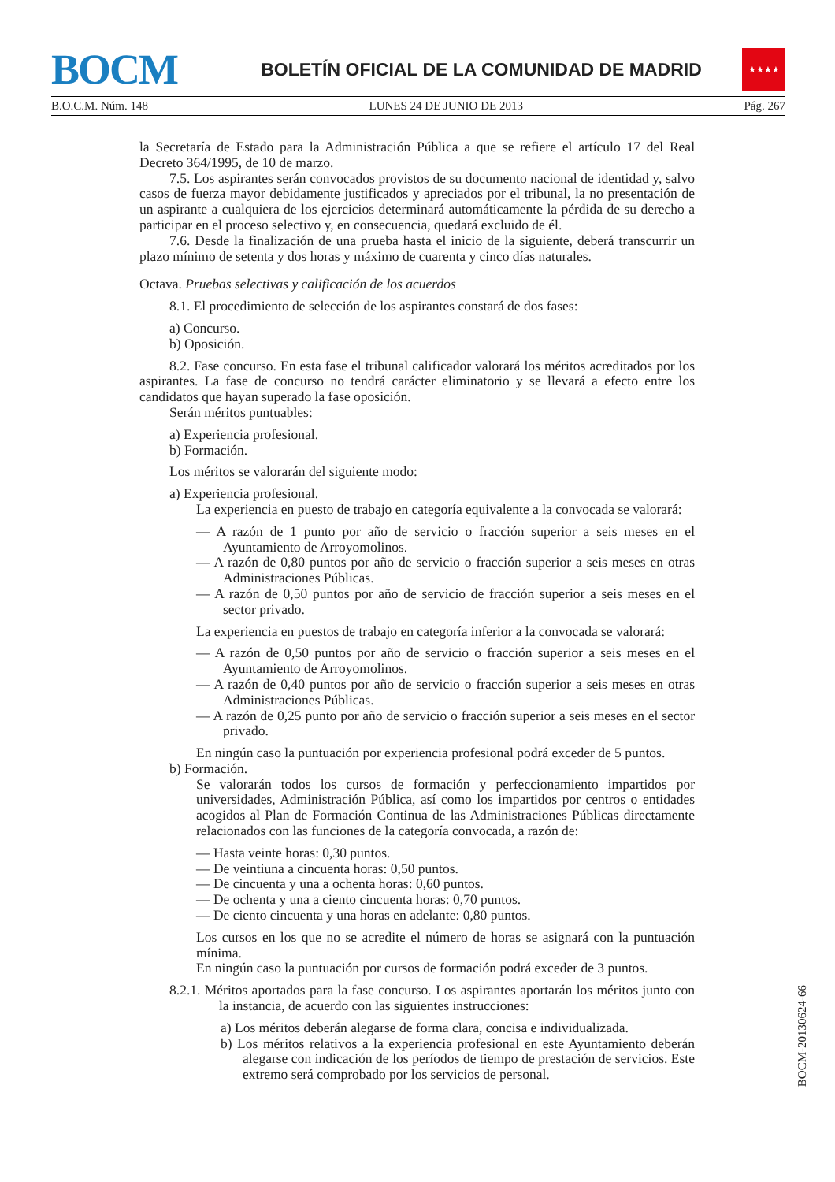BOCM
BOLETÍN OFICIAL DE LA COMUNIDAD DE MADRID
★★★★
B.O.C.M. Núm. 148 LUNES 24 DE JUNIO DE 2013 Pág. 267
la Secretaría de Estado para la Administración Pública a que se refiere el artículo 17 del Real Decreto 364/1995, de 10 de marzo.
7.5. Los aspirantes serán convocados provistos de su documento nacional de identidad y, salvo casos de fuerza mayor debidamente justificados y apreciados por el tribunal, la no presentación de un aspirante a cualquiera de los ejercicios determinará automáticamente la pérdida de su derecho a participar en el proceso selectivo y, en consecuencia, quedará excluido de él.
7.6. Desde la finalización de una prueba hasta el inicio de la siguiente, deberá transcurrir un plazo mínimo de setenta y dos horas y máximo de cuarenta y cinco días naturales.
Octava. Pruebas selectivas y calificación de los acuerdos
8.1. El procedimiento de selección de los aspirantes constará de dos fases:
a) Concurso.
b) Oposición.
8.2. Fase concurso. En esta fase el tribunal calificador valorará los méritos acreditados por los aspirantes. La fase de concurso no tendrá carácter eliminatorio y se llevará a efecto entre los candidatos que hayan superado la fase oposición.
Serán méritos puntuables:
a) Experiencia profesional.
b) Formación.
Los méritos se valorarán del siguiente modo:
a) Experiencia profesional.
La experiencia en puesto de trabajo en categoría equivalente a la convocada se valorará:
— A razón de 1 punto por año de servicio o fracción superior a seis meses en el Ayuntamiento de Arroyomolinos.
— A razón de 0,80 puntos por año de servicio o fracción superior a seis meses en otras Administraciones Públicas.
— A razón de 0,50 puntos por año de servicio de fracción superior a seis meses en el sector privado.
La experiencia en puestos de trabajo en categoría inferior a la convocada se valorará:
— A razón de 0,50 puntos por año de servicio o fracción superior a seis meses en el Ayuntamiento de Arroyomolinos.
— A razón de 0,40 puntos por año de servicio o fracción superior a seis meses en otras Administraciones Públicas.
— A razón de 0,25 punto por año de servicio o fracción superior a seis meses en el sector privado.
En ningún caso la puntuación por experiencia profesional podrá exceder de 5 puntos.
b) Formación.
Se valorarán todos los cursos de formación y perfeccionamiento impartidos por universidades, Administración Pública, así como los impartidos por centros o entidades acogidos al Plan de Formación Continua de las Administraciones Públicas directamente relacionados con las funciones de la categoría convocada, a razón de:
— Hasta veinte horas: 0,30 puntos.
— De veintiuna a cincuenta horas: 0,50 puntos.
— De cincuenta y una a ochenta horas: 0,60 puntos.
— De ochenta y una a ciento cincuenta horas: 0,70 puntos.
— De ciento cincuenta y una horas en adelante: 0,80 puntos.
Los cursos en los que no se acredite el número de horas se asignará con la puntuación mínima.
En ningún caso la puntuación por cursos de formación podrá exceder de 3 puntos.
8.2.1. Méritos aportados para la fase concurso. Los aspirantes aportarán los méritos junto con la instancia, de acuerdo con las siguientes instrucciones:
a) Los méritos deberán alegarse de forma clara, concisa e individualizada.
b) Los méritos relativos a la experiencia profesional en este Ayuntamiento deberán alegarse con indicación de los períodos de tiempo de prestación de servicios. Este extremo será comprobado por los servicios de personal.
BOCM-20130624-66